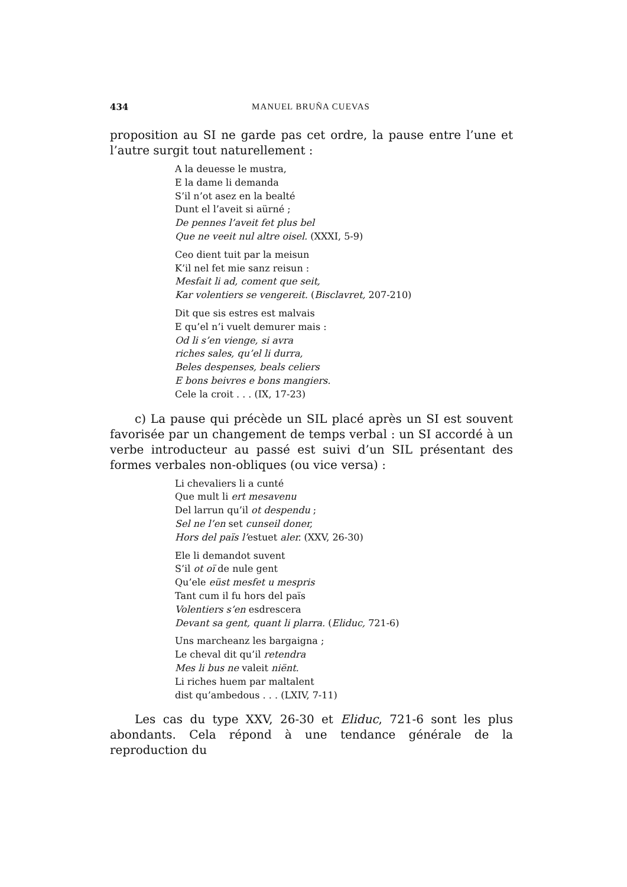434 MANUEL BRUÑA CUEVAS
proposition au SI ne garde pas cet ordre, la pause entre l’une et l’autre surgit tout naturellement :
A la deuesse le mustra,
E la dame li demanda
S’il n’ot asez en la bealté
Dunt el l’aveit si aürné ;
De pennes l’aveit fet plus bel
Que ne veeit nul altre oisel. (XXXI, 5-9)
Ceo dient tuit par la meisun
K’il nel fet mie sanz reisun :
Mesfait li ad, coment que seit,
Kar volentiers se vengereit. (Bisclavret, 207-210)
Dit que sis estres est malvais
E qu’el n’i vuelt demurer mais :
Od li s’en vienge, si avra
riches sales, qu’el li durra,
Beles despenses, beals celiers
E bons beivres e bons mangiers.
Cele la croit . . . (IX, 17-23)
c) La pause qui précède un SIL placé après un SI est souvent favorisée par un changement de temps verbal : un SI accordé à un verbe introducteur au passé est suivi d’un SIL présentant des formes verbales non-obliques (ou vice versa) :
Li chevaliers li a cunté
Que mult li ert mesavenu
Del larrun qu’il ot despendu ;
Sel ne l’en set cunseil doner,
Hors del païs l’estuet aler. (XXV, 26-30)
Ele li demandot suvent
S’il ot oï de nule gent
Qu’ele eüst mesfet u mespris
Tant cum il fu hors del païs
Volentiers s’en esdrescera
Devant sa gent, quant li plarra. (Eliduc, 721-6)
Uns marcheanz les bargaigna ;
Le cheval dit qu’il retendra
Mes li bus ne valeit niënt.
Li riches huem par maltalent
dist qu’ambedous . . . (LXIV, 7-11)
Les cas du type XXV, 26-30 et Eliduc, 721-6 sont les plus abondants. Cela répond à une tendance générale de la reproduction du